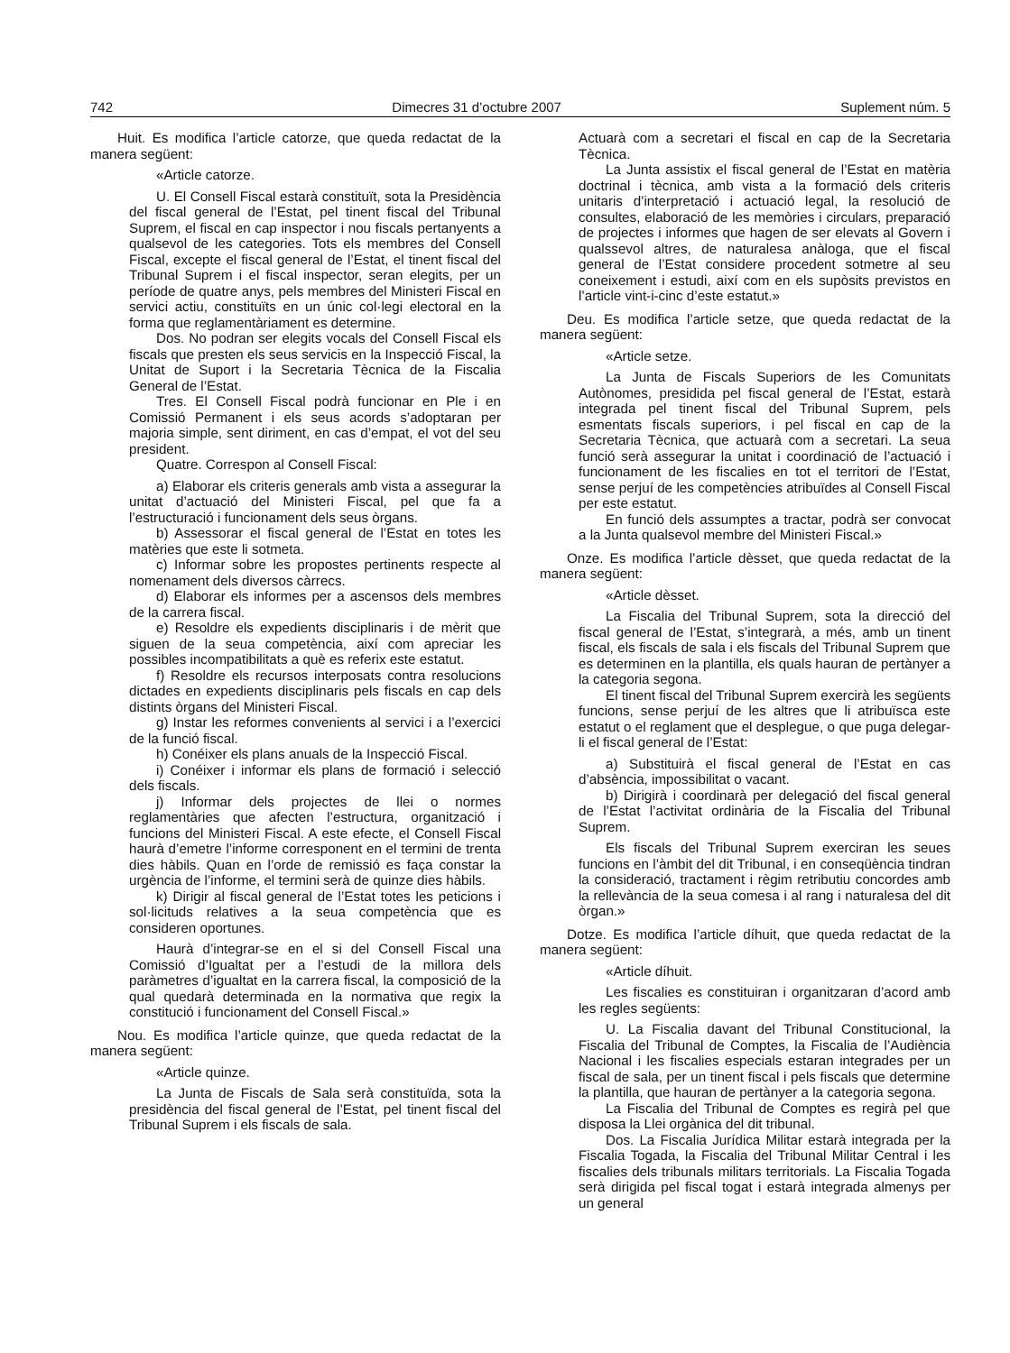742 Dimecres 31 d’octubre 2007 Suplement núm. 5
Huit. Es modifica l’article catorze, que queda redactat de la manera següent:
«Article catorze.
U. El Consell Fiscal estarà constituït, sota la Presidència del fiscal general de l’Estat, pel tinent fiscal del Tribunal Suprem, el fiscal en cap inspector i nou fiscals pertanyents a qualsevol de les categories. Tots els membres del Consell Fiscal, excepte el fiscal general de l’Estat, el tinent fiscal del Tribunal Suprem i el fiscal inspector, seran elegits, per un període de quatre anys, pels membres del Ministeri Fiscal en servici actiu, constituïts en un únic col·legi electoral en la forma que reglamentàriament es determine.
Dos. No podran ser elegits vocals del Consell Fiscal els fiscals que presten els seus servicis en la Inspecció Fiscal, la Unitat de Suport i la Secretaria Tècnica de la Fiscalia General de l’Estat.
Tres. El Consell Fiscal podrà funcionar en Ple i en Comissió Permanent i els seus acords s’adoptaran per majoria simple, sent diriment, en cas d’empat, el vot del seu president.
Quatre. Correspon al Consell Fiscal:
a) Elaborar els criteris generals amb vista a assegurar la unitat d’actuació del Ministeri Fiscal, pel que fa a l’estructuració i funcionament dels seus òrgans.
b) Assessorar el fiscal general de l’Estat en totes les matèries que este li sotmeta.
c) Informar sobre les propostes pertinents respecte al nomenament dels diversos càrrecs.
d) Elaborar els informes per a ascensos dels membres de la carrera fiscal.
e) Resoldre els expedients disciplinaris i de mèrit que siguen de la seua competència, així com apreciar les possibles incompatibilitats a què es referix este estatut.
f) Resoldre els recursos interposats contra resolucions dictades en expedients disciplinaris pels fiscals en cap dels distints òrgans del Ministeri Fiscal.
g) Instar les reformes convenients al servici i a l’exercici de la funció fiscal.
h) Conéixer els plans anuals de la Inspecció Fiscal.
i) Conéixer i informar els plans de formació i selecció dels fiscals.
j) Informar dels projectes de llei o normes reglamentàries que afecten l’estructura, organització i funcions del Ministeri Fiscal. A este efecte, el Consell Fiscal haurà d’emetre l’informe corresponent en el termini de trenta dies hàbils. Quan en l’orde de remissió es faça constar la urgència de l’informe, el termini serà de quinze dies hàbils.
k) Dirigir al fiscal general de l’Estat totes les peticions i sol·licituds relatives a la seua competència que es consideren oportunes.
Haurà d’integrar-se en el si del Consell Fiscal una Comissió d’Igualtat per a l’estudi de la millora dels paràmetres d’igualtat en la carrera fiscal, la composició de la qual quedarà determinada en la normativa que regix la constitució i funcionament del Consell Fiscal.»
Nou. Es modifica l’article quinze, que queda redactat de la manera següent:
«Article quinze.
La Junta de Fiscals de Sala serà constituïda, sota la presidència del fiscal general de l’Estat, pel tinent fiscal del Tribunal Suprem i els fiscals de sala.
Actuarà com a secretari el fiscal en cap de la Secretaria Tècnica.
La Junta assistix el fiscal general de l’Estat en matèria doctrinal i tècnica, amb vista a la formació dels criteris unitaris d’interpretació i actuació legal, la resolució de consultes, elaboració de les memòries i circulars, preparació de projectes i informes que hagen de ser elevats al Govern i qualssevol altres, de naturalesa anàloga, que el fiscal general de l’Estat considere procedent sotmetre al seu coneixement i estudi, així com en els supòsits previstos en l’article vint-i-cinc d’este estatut.»
Deu. Es modifica l’article setze, que queda redactat de la manera següent:
«Article setze.
La Junta de Fiscals Superiors de les Comunitats Autònomes, presidida pel fiscal general de l’Estat, estarà integrada pel tinent fiscal del Tribunal Suprem, pels esmentats fiscals superiors, i pel fiscal en cap de la Secretaria Tècnica, que actuarà com a secretari. La seua funció serà assegurar la unitat i coordinació de l’actuació i funcionament de les fiscalies en tot el territori de l’Estat, sense perjuí de les competències atribuïdes al Consell Fiscal per este estatut.
En funció dels assumptes a tractar, podrà ser convocat a la Junta qualsevol membre del Ministeri Fiscal.»
Onze. Es modifica l’article dèsset, que queda redactat de la manera següent:
«Article dèsset.
La Fiscalia del Tribunal Suprem, sota la direcció del fiscal general de l’Estat, s’integrarà, a més, amb un tinent fiscal, els fiscals de sala i els fiscals del Tribunal Suprem que es determinen en la plantilla, els quals hauran de pertànyer a la categoria segona.
El tinent fiscal del Tribunal Suprem exercirà les següents funcions, sense perjuí de les altres que li atribuïsca este estatut o el reglament que el desplegue, o que puga delegar-li el fiscal general de l’Estat:
a) Substituirà el fiscal general de l’Estat en cas d’absència, impossibilitat o vacant.
b) Dirigirà i coordinarà per delegació del fiscal general de l’Estat l’activitat ordinària de la Fiscalia del Tribunal Suprem.
Els fiscals del Tribunal Suprem exerciran les seues funcions en l’àmbit del dit Tribunal, i en conseqüència tindran la consideració, tractament i règim retributiu concordes amb la rellevància de la seua comesa i al rang i naturalesa del dit òrgan.»
Dotze. Es modifica l’article díhuit, que queda redactat de la manera següent:
«Article díhuit.
Les fiscalies es constituiran i organitzaran d’acord amb les regles següents:
U. La Fiscalia davant del Tribunal Constitucional, la Fiscalia del Tribunal de Comptes, la Fiscalia de l’Audiència Nacional i les fiscalies especials estaran integrades per un fiscal de sala, per un tinent fiscal i pels fiscals que determine la plantilla, que hauran de pertànyer a la categoria segona.
La Fiscalia del Tribunal de Comptes es regirà pel que disposa la Llei orgànica del dit tribunal.
Dos. La Fiscalia Jurídica Militar estarà integrada per la Fiscalia Togada, la Fiscalia del Tribunal Militar Central i les fiscalies dels tribunals militars territorials. La Fiscalia Togada serà dirigida pel fiscal togat i estarà integrada almenys per un general